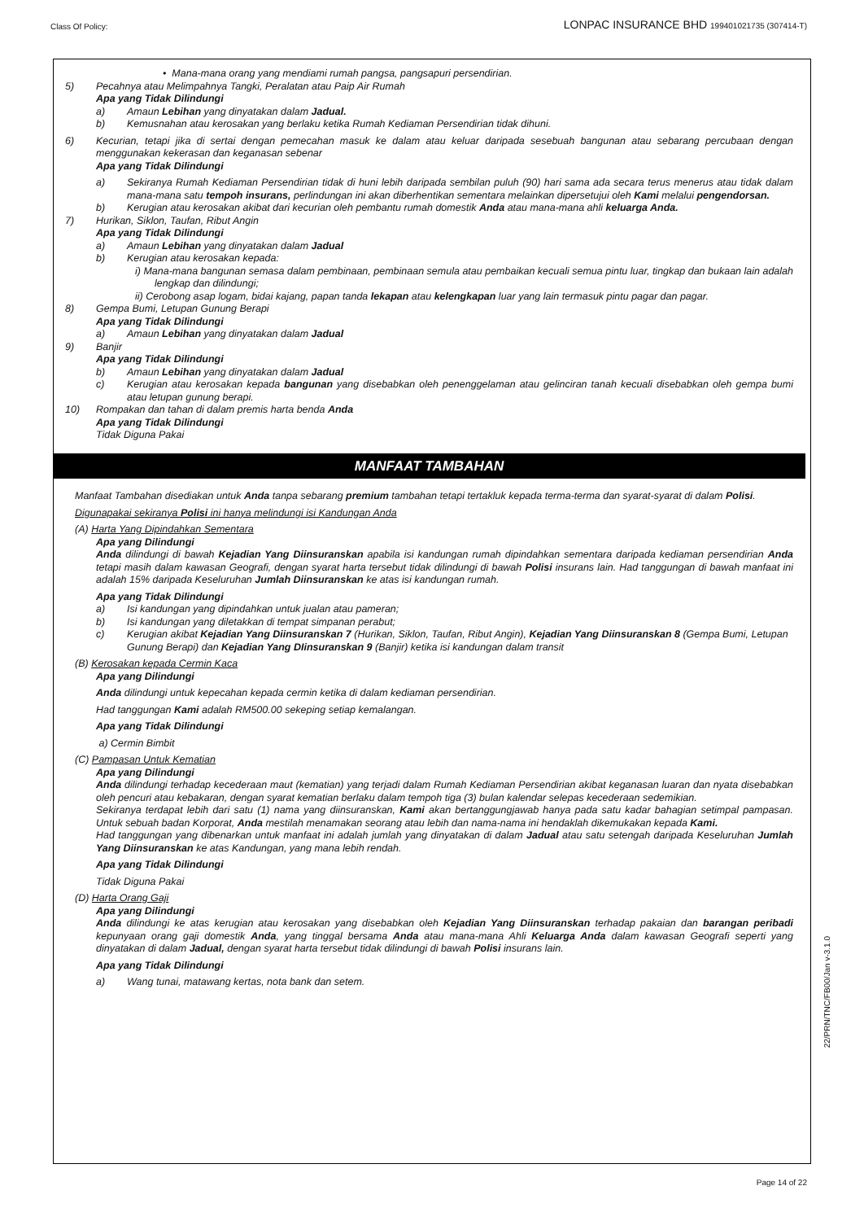Class Of Policy: LONPAC INSURANCE BHD 199401021735 (307414-T)
• Mana-mana orang yang mendiami rumah pangsa, pangsapuri persendirian.
5) Pecahnya atau Melimpahnya Tangki, Peralatan atau Paip Air Rumah
Apa yang Tidak Dilindungi
a) Amaun Lebihan yang dinyatakan dalam Jadual.
b) Kemusnahan atau kerosakan yang berlaku ketika Rumah Kediaman Persendirian tidak dihuni.
6) Kecurian, tetapi jika di sertai dengan pemecahan masuk ke dalam atau keluar daripada sesebuah bangunan atau sebarang percubaan dengan menggunakan kekerasan dan keganasan sebenar
Apa yang Tidak Dilindungi
a) Sekiranya Rumah Kediaman Persendirian tidak di huni lebih daripada sembilan puluh (90) hari sama ada secara terus menerus atau tidak dalam mana-mana satu tempoh insurans, perlindungan ini akan diberhentikan sementara melainkan dipersetujui oleh Kami melalui pengendorsan.
b) Kerugian atau kerosakan akibat dari kecurian oleh pembantu rumah domestik Anda atau mana-mana ahli keluarga Anda.
7) Hurikan, Siklon, Taufan, Ribut Angin
Apa yang Tidak Dilindungi
a) Amaun Lebihan yang dinyatakan dalam Jadual
b) Kerugian atau kerosakan kepada:
i) Mana-mana bangunan semasa dalam pembinaan, pembinaan semula atau pembaikan kecuali semua pintu luar, tingkap dan bukaan lain adalah lengkap dan dilindungi;
ii) Cerobong asap logam, bidai kajang, papan tanda lekapan atau kelengkapan luar yang lain termasuk pintu pagar dan pagar.
8) Gempa Bumi, Letupan Gunung Berapi
Apa yang Tidak Dilindungi
a) Amaun Lebihan yang dinyatakan dalam Jadual
9) Banjir
Apa yang Tidak Dilindungi
b) Amaun Lebihan yang dinyatakan dalam Jadual
c) Kerugian atau kerosakan kepada bangunan yang disebabkan oleh penenggelaman atau gelinciran tanah kecuali disebabkan oleh gempa bumi atau letupan gunung berapi.
10) Rompakan dan tahan di dalam premis harta benda Anda
Apa yang Tidak Dilindungi
Tidak Diguna Pakai
MANFAAT TAMBAHAN
Manfaat Tambahan disediakan untuk Anda tanpa sebarang premium tambahan tetapi tertakluk kepada terma-terma dan syarat-syarat di dalam Polisi.
Digunapakai sekiranya Polisi ini hanya melindungi isi Kandungan Anda
(A) Harta Yang Dipindahkan Sementara
Apa yang Dilindungi
Anda dilindungi di bawah Kejadian Yang Diinsuranskan apabila isi kandungan rumah dipindahkan sementara daripada kediaman persendirian Anda tetapi masih dalam kawasan Geografi, dengan syarat harta tersebut tidak dilindungi di bawah Polisi insurans lain. Had tanggungan di bawah manfaat ini adalah 15% daripada Keseluruhan Jumlah Diinsuranskan ke atas isi kandungan rumah.
Apa yang Tidak Dilindungi
a) Isi kandungan yang dipindahkan untuk jualan atau pameran;
b) Isi kandungan yang diletakkan di tempat simpanan perabut;
c) Kerugian akibat Kejadian Yang Diinsuranskan 7 (Hurikan, Siklon, Taufan, Ribut Angin), Kejadian Yang Diinsuranskan 8 (Gempa Bumi, Letupan Gunung Berapi) dan Kejadian Yang DIinsuranskan 9 (Banjir) ketika isi kandungan dalam transit
(B) Kerosakan kepada Cermin Kaca
Apa yang Dilindungi
Anda dilindungi untuk kepecahan kepada cermin ketika di dalam kediaman persendirian.
Had tanggungan Kami adalah RM500.00 sekeping setiap kemalangan.
Apa yang Tidak Dilindungi
a) Cermin Bimbit
(C) Pampasan Untuk Kematian
Apa yang Dilindungi
Anda dilindungi terhadap kecederaan maut (kematian) yang terjadi dalam Rumah Kediaman Persendirian akibat keganasan luaran dan nyata disebabkan oleh pencuri atau kebakaran, dengan syarat kematian berlaku dalam tempoh tiga (3) bulan kalendar selepas kecederaan sedemikian.
Sekiranya terdapat lebih dari satu (1) nama yang diinsuranskan, Kami akan bertanggungjawab hanya pada satu kadar bahagian setimpal pampasan. Untuk sebuah badan Korporat, Anda mestilah menamakan seorang atau lebih dan nama-nama ini hendaklah dikemukakan kepada Kami.
Had tanggungan yang dibenarkan untuk manfaat ini adalah jumlah yang dinyatakan di dalam Jadual atau satu setengah daripada Keseluruhan Jumlah Yang Diinsuranskan ke atas Kandungan, yang mana lebih rendah.
Apa yang Tidak Dilindungi
Tidak Diguna Pakai
(D) Harta Orang Gaji
Apa yang Dilindungi
Anda dilindungi ke atas kerugian atau kerosakan yang disebabkan oleh Kejadian Yang Diinsuranskan terhadap pakaian dan barangan peribadi kepunyaan orang gaji domestik Anda, yang tinggal bersama Anda atau mana-mana Ahli Keluarga Anda dalam kawasan Geografi seperti yang dinyatakan di dalam Jadual, dengan syarat harta tersebut tidak dilindungi di bawah Polisi insurans lain.
Apa yang Tidak Dilindungi
a) Wang tunai, matawang kertas, nota bank dan setem.
22/PRN/TNC/FB00/Jan v-3.1.0
Page 14 of 22